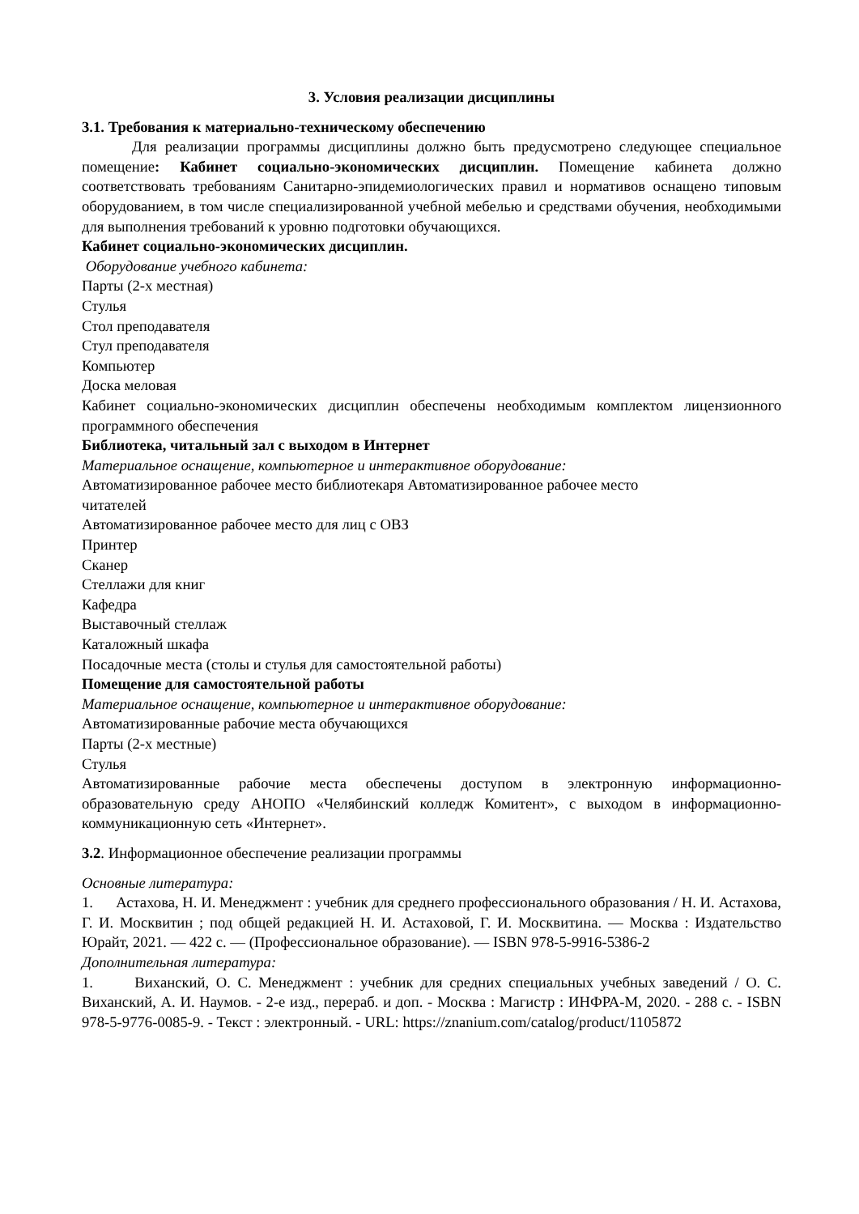3. Условия реализации дисциплины
3.1. Требования к материально-техническому обеспечению
Для реализации программы дисциплины должно быть предусмотрено следующее специальное помещение: Кабинет социально-экономических дисциплин. Помещение кабинета должно соответствовать требованиям Санитарно-эпидемиологических правил и нормативов оснащено типовым оборудованием, в том числе специализированной учебной мебелью и средствами обучения, необходимыми для выполнения требований к уровню подготовки обучающихся.
Кабинет социально-экономических дисциплин.
Оборудование учебного кабинета:
Парты (2-х местная)
Стулья
Стол преподавателя
Стул преподавателя
Компьютер
Доска меловая
Кабинет социально-экономических дисциплин обеспечены необходимым комплектом лицензионного программного обеспечения
Библиотека, читальный зал с выходом в Интернет
Материальное оснащение, компьютерное и интерактивное оборудование:
Автоматизированное рабочее место библиотекаря Автоматизированное рабочее место
читателей
Автоматизированное рабочее место для лиц с ОВЗ
Принтер
Сканер
Стеллажи для книг
Кафедра
Выставочный стеллаж
Каталожный шкафа
Посадочные места (столы и стулья для самостоятельной работы)
Помещение для самостоятельной работы
Материальное оснащение, компьютерное и интерактивное оборудование:
Автоматизированные рабочие места обучающихся
Парты (2-х местные)
Стулья
Автоматизированные рабочие места обеспечены доступом в электронную информационно-образовательную среду АНОПО «Челябинский колледж Комитент», с выходом в информационно-коммуникационную сеть «Интернет».
3.2. Информационное обеспечение реализации программы
Основные литература:
1. Астахова, Н. И. Менеджмент : учебник для среднего профессионального образования / Н. И. Астахова, Г. И. Москвитин ; под общей редакцией Н. И. Астаховой, Г. И. Москвитина. — Москва : Издательство Юрайт, 2021. — 422 с. — (Профессиональное образование). — ISBN 978-5-9916-5386-2
Дополнительная литература:
1. Виханский, О. С. Менеджмент : учебник для средних специальных учебных заведений / О. С. Виханский, А. И. Наумов. - 2-е изд., перераб. и доп. - Москва : Магистр : ИНФРА-М, 2020. - 288 с. - ISBN 978-5-9776-0085-9. - Текст : электронный. - URL: https://znanium.com/catalog/product/1105872